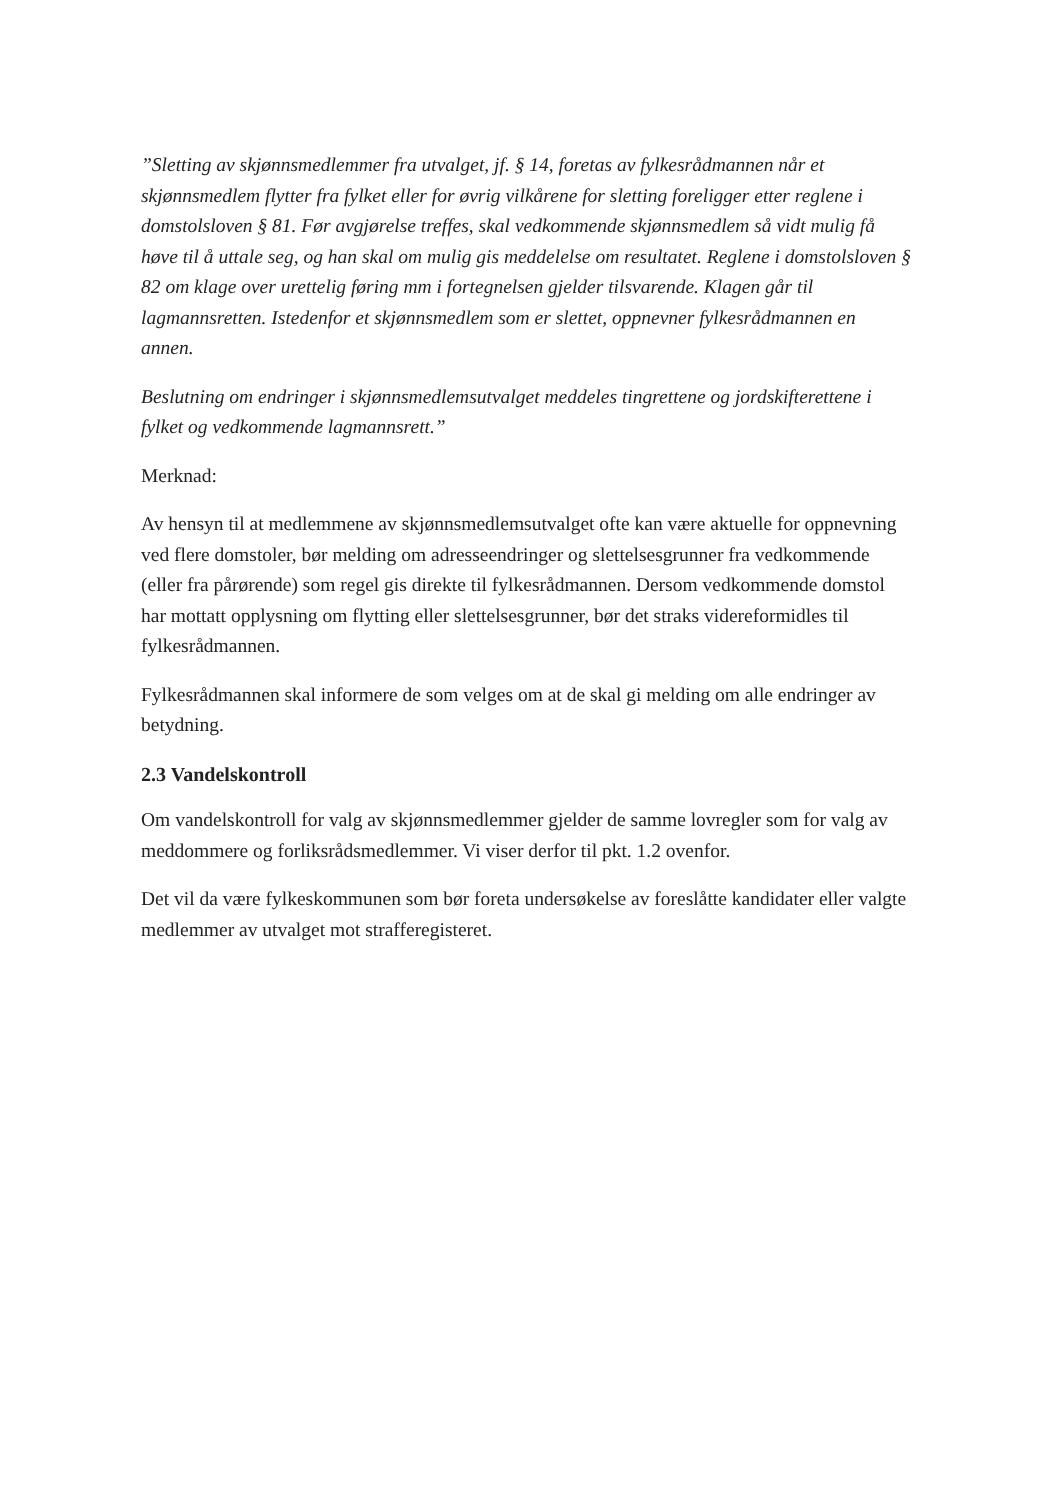”Sletting av skjønnsmedlemmer fra utvalget, jf. § 14, foretas av fylkesrådmannen når et skjønnsmedlem flytter fra fylket eller for øvrig vilkårene for sletting foreligger etter reglene i domstolsloven § 81. Før avgjørelse treffes, skal vedkommende skjønnsmedlem så vidt mulig få høve til å uttale seg, og han skal om mulig gis meddelelse om resultatet. Reglene i domstolsloven § 82 om klage over urettelig føring mm i fortegnelsen gjelder tilsvarende. Klagen går til lagmannsretten. Istedenfor et skjønnsmedlem som er slettet, oppnevner fylkesrådmannen en annen.
Beslutning om endringer i skjønnsmedlemsutvalget meddeles tingrettene og jordskifterettene i fylket og vedkommende lagmannsrett.”
Merknad:
Av hensyn til at medlemmene av skjønnsmedlemsutvalget ofte kan være aktuelle for oppnevning ved flere domstoler, bør melding om adresseendringer og slettelsesgrunner fra vedkommende (eller fra pårørende) som regel gis direkte til fylkesrådmannen. Dersom vedkommende domstol har mottatt opplysning om flytting eller slettelsesgrunner, bør det straks videreformidles til fylkesrådmannen.
Fylkesrådmannen skal informere de som velges om at de skal gi melding om alle endringer av betydning.
2.3 Vandelskontroll
Om vandelskontroll for valg av skjønnsmedlemmer gjelder de samme lovregler som for valg av meddommere og forliksrådsmedlemmer. Vi viser derfor til pkt. 1.2 ovenfor.
Det vil da være fylkeskommunen som bør foreta undersøkelse av foreslåtte kandidater eller valgte medlemmer av utvalget mot strafferegisteret.